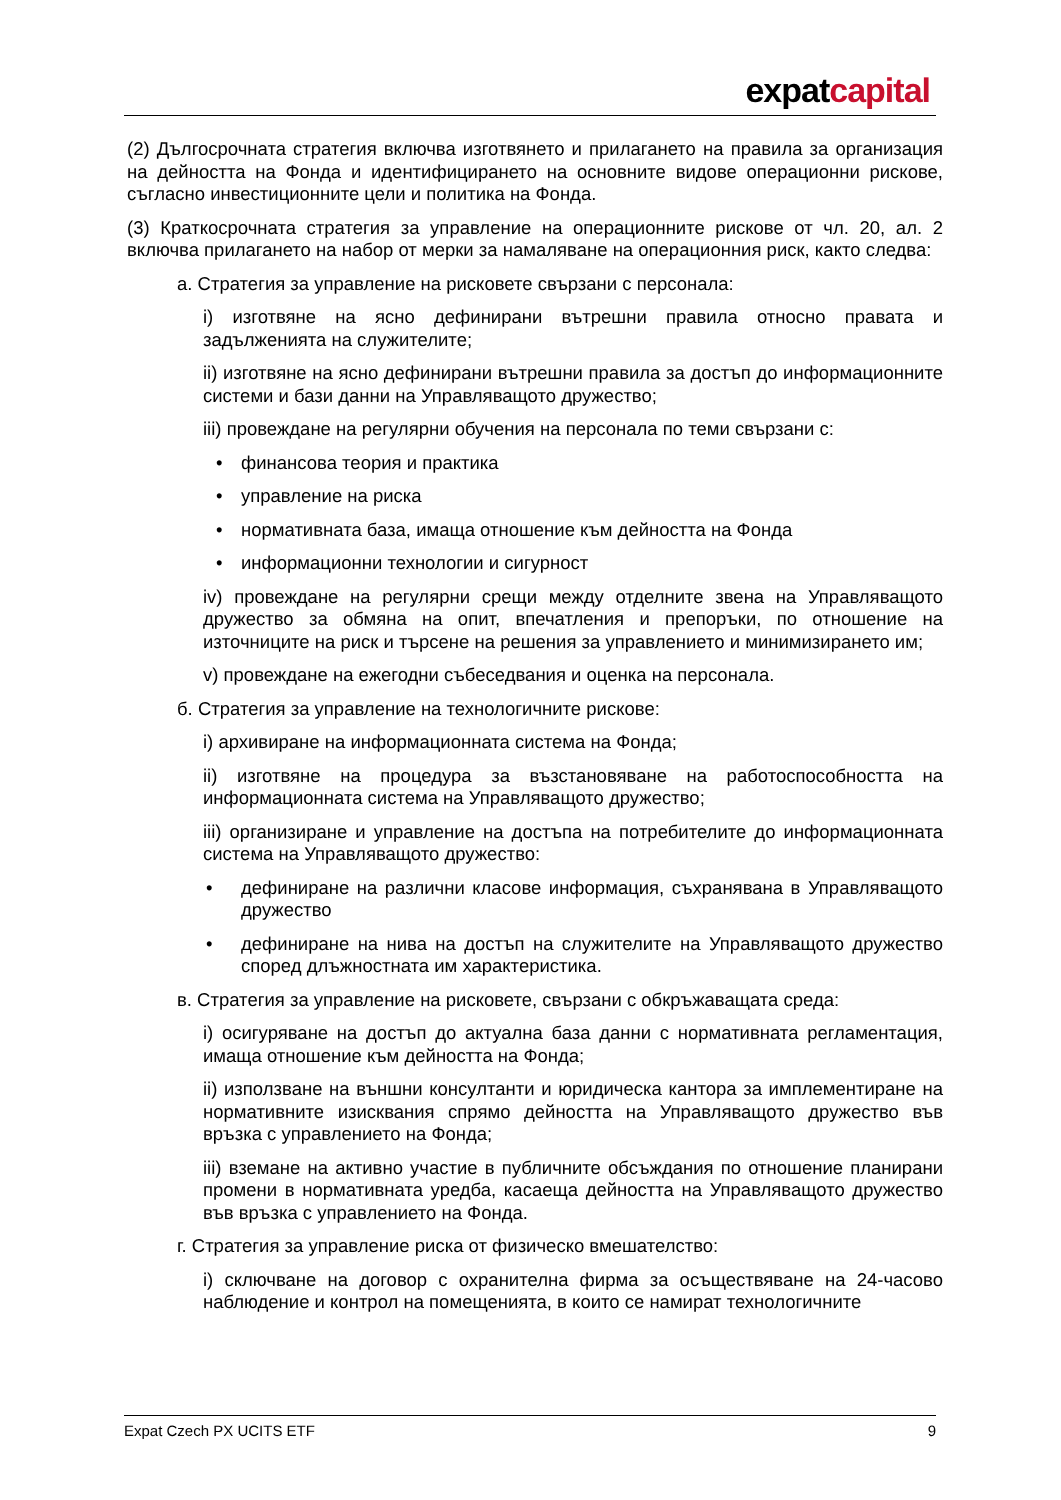expatcapital
(2) Дългосрочната стратегия включва изготвянето и прилагането на правила за организация на дейността на Фонда и идентифицирането на основните видове операционни рискове, съгласно инвестиционните цели и политика на Фонда.
(3) Краткосрочната стратегия за управление на операционните рискове от чл. 20, ал. 2 включва прилагането на набор от мерки за намаляване на операционния риск, както следва:
а. Стратегия за управление на рисковете свързани с персонала:
i) изготвяне на ясно дефинирани вътрешни правила относно правата и задълженията на служителите;
ii) изготвяне на ясно дефинирани вътрешни правила за достъп до информационните системи и бази данни на Управляващото дружество;
iii) провеждане на регулярни обучения на персонала по теми свързани с:
• финансова теория и практика
• управление на риска
• нормативната база, имаща отношение към дейността на Фонда
• информационни технологии и сигурност
iv) провеждане на регулярни срещи между отделните звена на Управляващото дружество за обмяна на опит, впечатления и препоръки, по отношение на източниците на риск и търсене на решения за управлението и минимизирането им;
v) провеждане на ежегодни събеседвания и оценка на персонала.
б. Стратегия за управление на технологичните рискове:
i) архивиране на информационната система на Фонда;
ii) изготвяне на процедура за възстановяване на работоспособността на информационната система на Управляващото дружество;
iii) организиране и управление на достъпа на потребителите до информационната система на Управляващото дружество:
• дефиниране на различни класове информация, съхранявана в Управляващото дружество
• дефиниране на нива на достъп на служителите на Управляващото дружество според длъжностната им характеристика.
в. Стратегия за управление на рисковете, свързани с обкръжаващата среда:
i) осигуряване на достъп до актуална база данни с нормативната регламентация, имаща отношение към дейността на Фонда;
ii) използване на външни консултанти и юридическа кантора за имплементиране на нормативните изисквания спрямо дейността на Управляващото дружество във връзка с управлението на Фонда;
iii) вземане на активно участие в публичните обсъждания по отношение планирани промени в нормативната уредба, касаеща дейността на Управляващото дружество във връзка с управлението на Фонда.
г. Стратегия за управление риска от физическо вмешателство:
i) сключване на договор с охранителна фирма за осъществяване на 24-часово наблюдение и контрол на помещенията, в които се намират технологичните
Expat Czech PX UCITS ETF 9